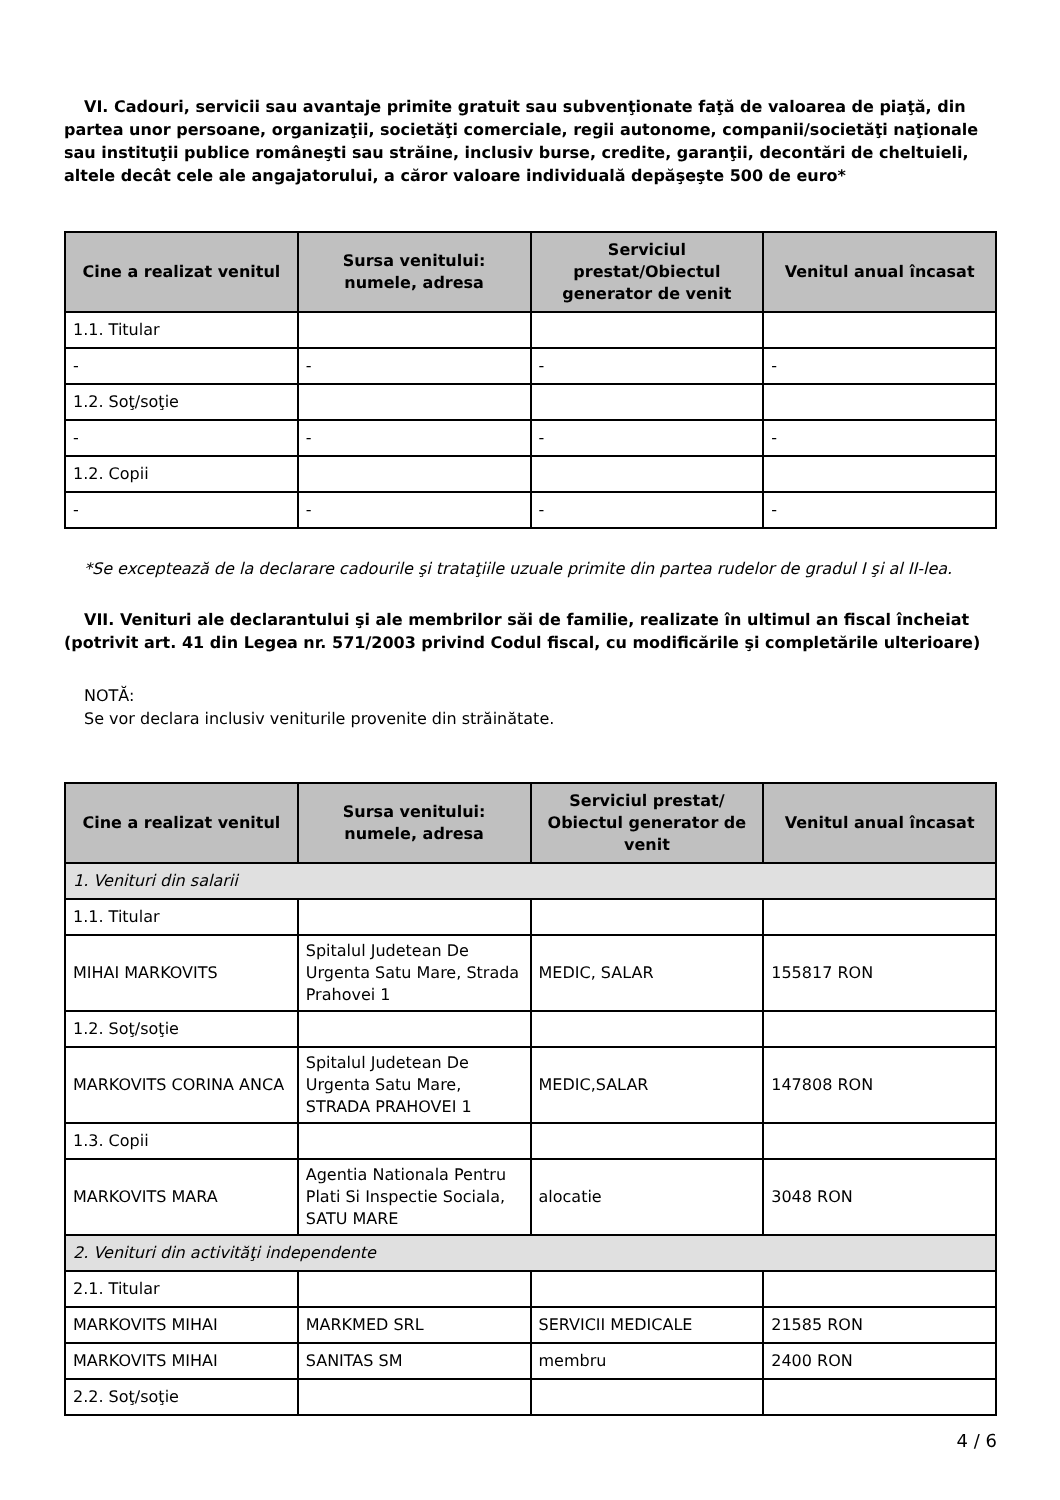VI. Cadouri, servicii sau avantaje primite gratuit sau subvenţionate faţă de valoarea de piaţă, din partea unor persoane, organizaţii, societăţi comerciale, regii autonome, companii/societăţi naţionale sau instituţii publice româneşti sau străine, inclusiv burse, credite, garanţii, decontări de cheltuieli, altele decât cele ale angajatorului, a căror valoare individuală depăşeşte 500 de euro*
| Cine a realizat venitul | Sursa venitului: numele, adresa | Serviciul prestat/Obiectul generator de venit | Venitul anual încasat |
| --- | --- | --- | --- |
| 1.1. Titular | | | |
| - | - | - | - |
| 1.2. Soţ/soţie | | | |
| - | - | - | - |
| 1.2. Copii | | | |
| - | - | - | - |
*Se exceptează de la declarare cadourile şi trataţiile uzuale primite din partea rudelor de gradul I şi al II-lea.
VII. Venituri ale declarantului şi ale membrilor săi de familie, realizate în ultimul an fiscal încheiat (potrivit art. 41 din Legea nr. 571/2003 privind Codul fiscal, cu modificările şi completările ulterioare)
NOTĂ:
Se vor declara inclusiv veniturile provenite din străinătate.
| Cine a realizat venitul | Sursa venitului: numele, adresa | Serviciul prestat/ Obiectul generator de venit | Venitul anual încasat |
| --- | --- | --- | --- |
| 1. Venituri din salarii | | | |
| 1.1. Titular | | | |
| MIHAI MARKOVITS | Spitalul Judetean De Urgenta Satu Mare, Strada Prahovei 1 | MEDIC, SALAR | 155817 RON |
| 1.2. Soţ/soţie | | | |
| MARKOVITS CORINA ANCA | Spitalul Judetean De Urgenta Satu Mare, STRADA PRAHOVEI 1 | MEDIC,SALAR | 147808 RON |
| 1.3. Copii | | | |
| MARKOVITS MARA | Agentia Nationala Pentru Plati Si Inspectie Sociala, SATU MARE | alocatie | 3048 RON |
| 2. Venituri din activităţi independente | | | |
| 2.1. Titular | | | |
| MARKOVITS MIHAI | MARKMED SRL | SERVICII MEDICALE | 21585 RON |
| MARKOVITS MIHAI | SANITAS SM | membru | 2400 RON |
| 2.2. Soţ/soţie | | | |
4 / 6